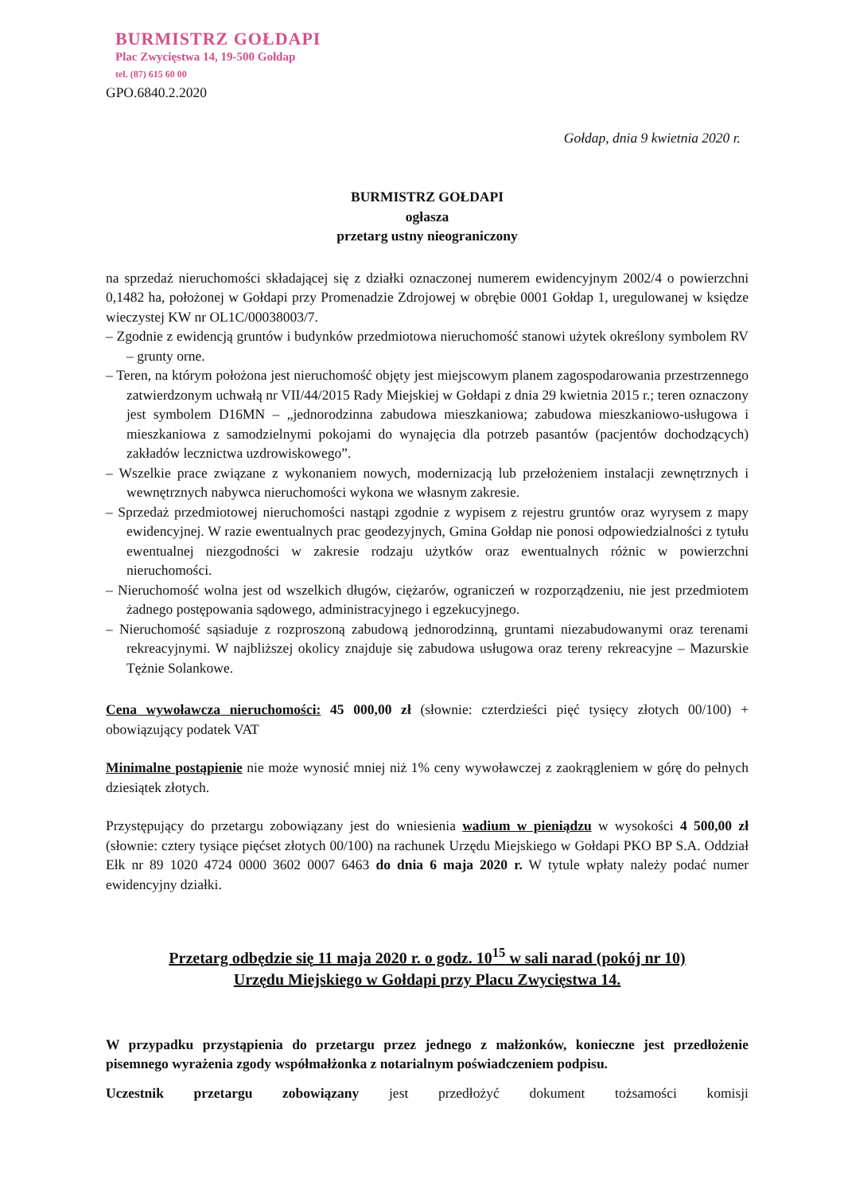BURMISTRZ GOŁDAPI
Plac Zwycięstwa 14, 19-500 Gołdap
tel. (87) 615 60 00
GPO.6840.2.2020
Gołdap, dnia 9 kwietnia 2020 r.
BURMISTRZ GOŁDAPI
ogłasza
przetarg ustny nieograniczony
na sprzedaż nieruchomości składającej się z działki oznaczonej numerem ewidencyjnym 2002/4 o powierzchni 0,1482 ha, położonej w Gołdapi przy Promenadzie Zdrojowej w obrębie 0001 Gołdap 1, uregulowanej w księdze wieczystej KW nr OL1C/00038003/7.
– Zgodnie z ewidencją gruntów i budynków przedmiotowa nieruchomość stanowi użytek określony symbolem RV – grunty orne.
– Teren, na którym położona jest nieruchomość objęty jest miejscowym planem zagospodarowania przestrzennego zatwierdzonym uchwałą nr VII/44/2015 Rady Miejskiej w Gołdapi z dnia 29 kwietnia 2015 r.; teren oznaczony jest symbolem D16MN – „jednorodzinna zabudowa mieszkaniowa; zabudowa mieszkaniowo-usługowa i mieszkaniowa z samodzielnymi pokojami do wynajęcia dla potrzeb pasantów (pacjentów dochodzących) zakładów lecznictwa uzdrowiskowego”.
– Wszelkie prace związane z wykonaniem nowych, modernizacją lub przełożeniem instalacji zewnętrznych i wewnętrznych nabywca nieruchomości wykona we własnym zakresie.
– Sprzedaż przedmiotowej nieruchomości nastąpi zgodnie z wypisem z rejestru gruntów oraz wyrysem z mapy ewidencyjnej. W razie ewentualnych prac geodezyjnych, Gmina Gołdap nie ponosi odpowiedzialności z tytułu ewentualnej niezgodności w zakresie rodzaju użytków oraz ewentualnych różnic w powierzchni nieruchomości.
– Nieruchomość wolna jest od wszelkich długów, ciężarów, ograniczeń w rozporządzeniu, nie jest przedmiotem żadnego postępowania sądowego, administracyjnego i egzekucyjnego.
– Nieruchomość sąsiaduje z rozproszoną zabudową jednorodzinną, gruntami niezabudowanymi oraz terenami rekreacyjnymi. W najbliższej okolicy znajduje się zabudowa usługowa oraz tereny rekreacyjne – Mazurskie Tężnie Solankowe.
Cena wywoławcza nieruchomości: 45 000,00 zł (słownie: czterdzieści pięć tysięcy złotych 00/100) + obowiązujący podatek VAT
Minimalne postąpienie nie może wynosić mniej niż 1% ceny wywoławczej z zaokrągleniem w górę do pełnych dziesiątek złotych.
Przystępujący do przetargu zobowiązany jest do wniesienia wadium w pieniądzu w wysokości 4 500,00 zł (słownie: cztery tysiące pięćset złotych 00/100) na rachunek Urzędu Miejskiego w Gołdapi PKO BP S.A. Oddział Ełk nr 89 1020 4724 0000 3602 0007 6463 do dnia 6 maja 2020 r. W tytule wpłaty należy podać numer ewidencyjny działki.
Przetarg odbędzie się 11 maja 2020 r. o godz. 10<sup>15</sup> w sali narad (pokój nr 10)
Urzędu Miejskiego w Gołdapi przy Placu Zwycięstwa 14.
W przypadku przystąpienia do przetargu przez jednego z małżonków, konieczne jest przedłożenie pisemnego wyrażenia zgody współmałżonka z notarialnym poświadczeniem podpisu.
Uczestnik przetargu zobowiązany jest przedłożyć dokument tożsamości komisji